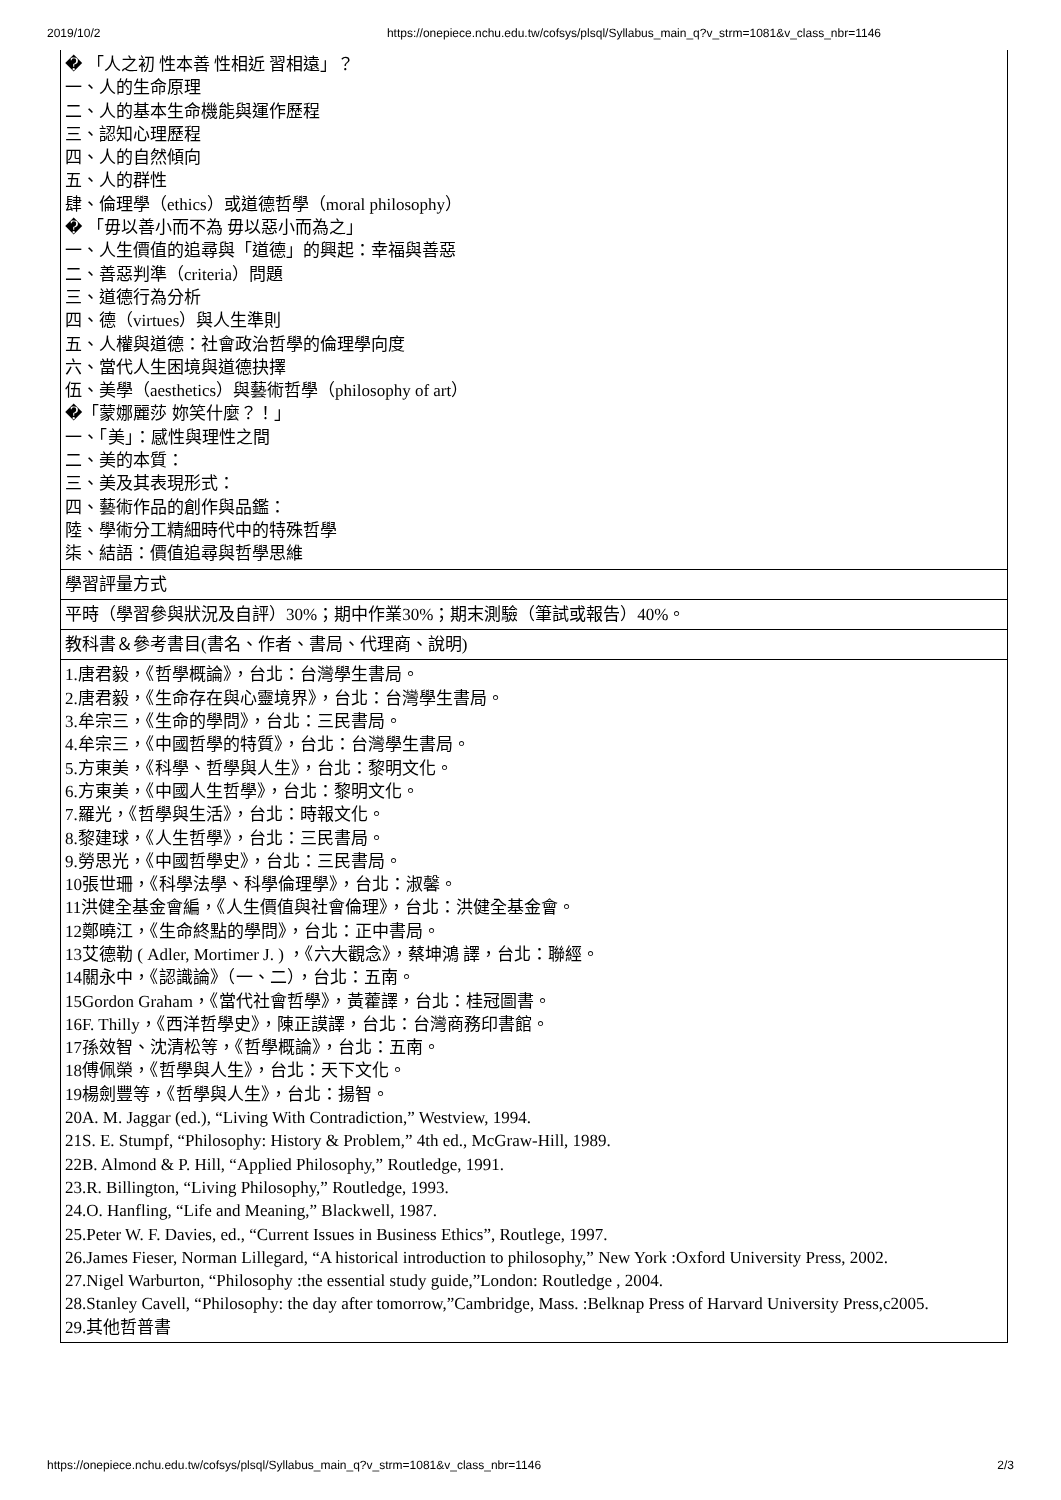2019/10/2 https://onepiece.nchu.edu.tw/cofsys/plsql/Syllabus_main_q?v_strm=1081&v_class_nbr=1146
| � 「人之初 性本善 性相近 習相遠」？ 一、人的生命原理 二、人的基本生命機能與運作歷程 三、認知心理歷程 四、人的自然傾向 五、人的群性 肆、倫理學（ethics）或道德哲學（moral philosophy） � 「毋以善小而不為 毋以惡小而為之」 一、人生價值的追尋與「道德」的興起：幸福與善惡 二、善惡判準（criteria）問題 三、道德行為分析 四、德（virtues）與人生準則 五、人權與道德：社會政治哲學的倫理學向度 六、當代人生困境與道德抉擇 伍、美學（aesthetics）與藝術哲學（philosophy of art） �「蒙娜麗莎 妳笑什麼？！」 一、「美」：感性與理性之間 二、美的本質： 三、美及其表現形式： 四、藝術作品的創作與品鑑： 陸、學術分工精細時代中的特殊哲學 柒、結語：價值追尋與哲學思維 |
| 學習評量方式 |
| 平時（學習參與狀況及自評）30%；期中作業30%；期末測驗（筆試或報告）40%。 |
| 教科書＆參考書目(書名、作者、書局、代理商、說明) |
| 1.唐君毅，《哲學概論》，台北：台灣學生書局。 2.唐君毅，《生命存在與心靈境界》，台北：台灣學生書局。 3.牟宗三，《生命的學問》，台北：三民書局。 4.牟宗三，《中國哲學的特質》，台北：台灣學生書局。 5.方東美，《科學、哲學與人生》，台北：黎明文化。 6.方東美，《中國人生哲學》，台北：黎明文化。 7.羅光，《哲學與生活》，台北：時報文化。 8.黎建球，《人生哲學》，台北：三民書局。 9.勞思光，《中國哲學史》，台北：三民書局。 10張世珊，《科學法學、科學倫理學》，台北：淑馨。 11洪健全基金會編，《人生價值與社會倫理》，台北：洪健全基金會。 12鄭曉江，《生命終點的學問》，台北：正中書局。 13艾德勒 ( Adler, Mortimer J. ) ，《六大觀念》，蔡坤鴻 譯，台北：聯經。 14關永中，《認識論》（一、二），台北：五南。 15Gordon Graham，《當代社會哲學》，黃藿譯，台北：桂冠圖書。 16F. Thilly，《西洋哲學史》，陳正謨譯，台北：台灣商務印書館。 17孫效智、沈清松等，《哲學概論》，台北：五南。 18傅佩榮，《哲學與人生》，台北：天下文化。 19楊劍豐等，《哲學與人生》，台北：揚智。 20A. M. Jaggar (ed.), “Living With Contradiction,” Westview, 1994. 21S. E. Stumpf, “Philosophy: History & Problem,” 4th ed., McGraw-Hill, 1989. 22B. Almond & P. Hill, “Applied Philosophy,” Routledge, 1991. 23.R. Billington, “Living Philosophy,” Routledge, 1993. 24.O. Hanfling, “Life and Meaning,” Blackwell, 1987. 25.Peter W. F. Davies, ed., “Current Issues in Business Ethics”, Routlege, 1997. 26.James Fieser, Norman Lillegard, “A historical introduction to philosophy,” New York :Oxford University Press, 2002. 27.Nigel Warburton, “Philosophy :the essential study guide,”London: Routledge , 2004. 28.Stanley Cavell, “Philosophy: the day after tomorrow,”Cambridge, Mass. :Belknap Press of Harvard University Press,c2005. 29.其他哲普書 |
https://onepiece.nchu.edu.tw/cofsys/plsql/Syllabus_main_q?v_strm=1081&v_class_nbr=1146 2/3